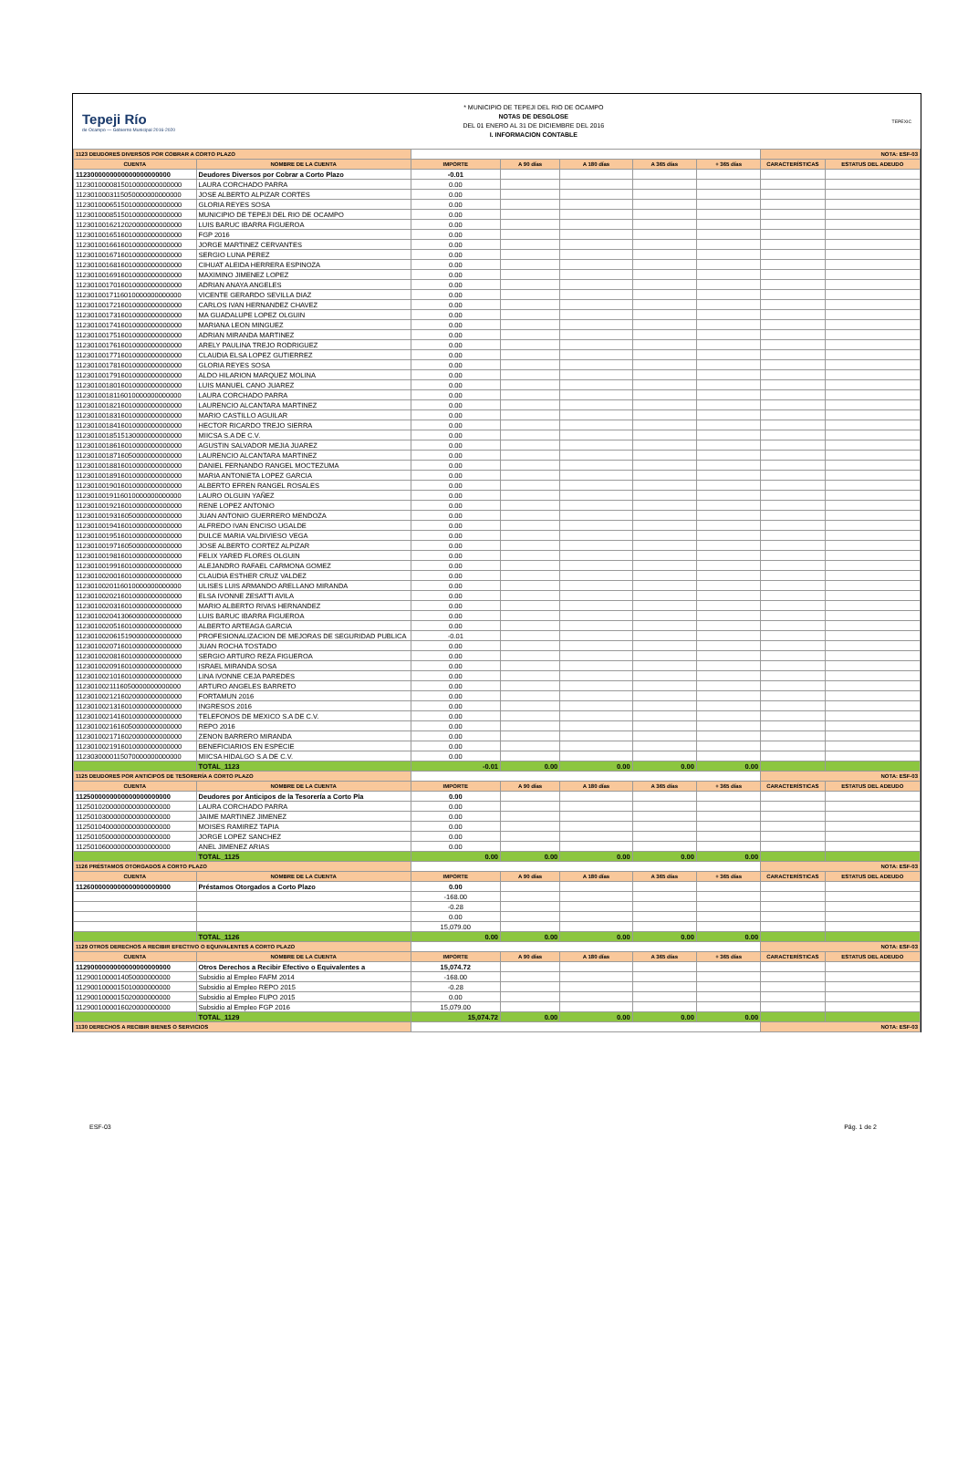Tepeji Río
de Ocampo — Gobierno Municipal 2016-2020
* MUNICIPIO DE TEPEJI DEL RIO DE OCAMPO
NOTAS DE DESGLOSE
DEL 01 ENERO AL 31 DE DICIEMBRE DEL 2016
I. INFORMACION CONTABLE
TEPEXIC
| 1123 DEUDORES DIVERSOS POR COBRAR A CORTO PLAZO | | | | | | | NOTA: ESF-03 | |
| CUENTA | NOMBRE DE LA CUENTA | IMPORTE | A 90 días | A 180 días | A 365 días | + 365 días | CARACTERÍSTICAS | ESTATUS DEL ADEUDO |
| 1123000000000000000000000 | Deudores Diversos por Cobrar a Corto Plazo | -0.01 | | | | | | |
| 1123010000815010000000000000 | LAURA CORCHADO PARRA | 0.00 | | | | | | |
| 1123010003115050000000000000 | JOSE ALBERTO ALPIZAR CORTES | 0.00 | | | | | | |
| 1123010006515010000000000000 | GLORIA REYES SOSA | 0.00 | | | | | | |
| 1123010008515010000000000000 | MUNICIPIO DE TEPEJI DEL RIO DE OCAMPO | 0.00 | | | | | | |
| 1123010016212020000000000000 | LUIS BARUC IBARRA FIGUEROA | 0.00 | | | | | | |
| 1123010016516010000000000000 | FGP 2016 | 0.00 | | | | | | |
| 1123010016616010000000000000 | JORGE MARTINEZ CERVANTES | 0.00 | | | | | | |
| 1123010016716010000000000000 | SERGIO LUNA PEREZ | 0.00 | | | | | | |
| 1123010016816010000000000000 | CIHUAT ALEIDA HERRERA ESPINOZA | 0.00 | | | | | | |
| 1123010016916010000000000000 | MAXIMINO JIMENEZ LOPEZ | 0.00 | | | | | | |
| 1123010017016010000000000000 | ADRIAN ANAYA ANGELES | 0.00 | | | | | | |
| 1123010017116010000000000000 | VICENTE GERARDO SEVILLA DIAZ | 0.00 | | | | | | |
| 1123010017216010000000000000 | CARLOS IVAN HERNANDEZ CHAVEZ | 0.00 | | | | | | |
| 1123010017316010000000000000 | MA GUADALUPE LOPEZ OLGUIN | 0.00 | | | | | | |
| 1123010017416010000000000000 | MARIANA LEON MINGUEZ | 0.00 | | | | | | |
| 1123010017516010000000000000 | ADRIAN MIRANDA MARTINEZ | 0.00 | | | | | | |
| 1123010017616010000000000000 | ARELY PAULINA TREJO RODRIGUEZ | 0.00 | | | | | | |
| 1123010017716010000000000000 | CLAUDIA ELSA LOPEZ GUTIERREZ | 0.00 | | | | | | |
| 1123010017816010000000000000 | GLORIA REYES SOSA | 0.00 | | | | | | |
| 1123010017916010000000000000 | ALDO HILARION MARQUEZ MOLINA | 0.00 | | | | | | |
| 1123010018016010000000000000 | LUIS MANUEL CANO JUAREZ | 0.00 | | | | | | |
| 1123010018116010000000000000 | LAURA CORCHADO PARRA | 0.00 | | | | | | |
| 1123010018216010000000000000 | LAURENCIO ALCANTARA MARTINEZ | 0.00 | | | | | | |
| 1123010018316010000000000000 | MARIO CASTILLO AGUILAR | 0.00 | | | | | | |
| 1123010018416010000000000000 | HECTOR RICARDO TREJO SIERRA | 0.00 | | | | | | |
| 1123010018515130000000000000 | MIICSA S.A DE C.V. | 0.00 | | | | | | |
| 1123010018616010000000000000 | AGUSTIN SALVADOR MEJIA JUAREZ | 0.00 | | | | | | |
| 1123010018716050000000000000 | LAURENCIO ALCANTARA MARTINEZ | 0.00 | | | | | | |
| 1123010018816010000000000000 | DANIEL FERNANDO RANGEL MOCTEZUMA | 0.00 | | | | | | |
| 1123010018916010000000000000 | MARIA ANTONIETA LOPEZ GARCIA | 0.00 | | | | | | |
| 1123010019016010000000000000 | ALBERTO EFREN RANGEL ROSALES | 0.00 | | | | | | |
| 1123010019116010000000000000 | LAURO OLGUIN YAÑEZ | 0.00 | | | | | | |
| 1123010019216010000000000000 | RENE LOPEZ ANTONIO | 0.00 | | | | | | |
| 1123010019316050000000000000 | JUAN ANTONIO GUERRERO MENDOZA | 0.00 | | | | | | |
| 1123010019416010000000000000 | ALFREDO IVAN ENCISO UGALDE | 0.00 | | | | | | |
| 1123010019516010000000000000 | DULCE MARIA VALDIVIESO VEGA | 0.00 | | | | | | |
| 1123010019716050000000000000 | JOSE ALBERTO CORTEZ ALPIZAR | 0.00 | | | | | | |
| 1123010019816010000000000000 | FELIX YARED FLORES OLGUIN | 0.00 | | | | | | |
| 1123010019916010000000000000 | ALEJANDRO RAFAEL CARMONA GOMEZ | 0.00 | | | | | | |
| 1123010020016010000000000000 | CLAUDIA ESTHER CRUZ VALDEZ | 0.00 | | | | | | |
| 1123010020116010000000000000 | ULISES LUIS ARMANDO ARELLANO MIRANDA | 0.00 | | | | | | |
| 1123010020216010000000000000 | ELSA IVONNE ZESATTI AVILA | 0.00 | | | | | | |
| 1123010020316010000000000000 | MARIO ALBERTO RIVAS HERNANDEZ | 0.00 | | | | | | |
| 1123010020413060000000000000 | LUIS BARUC IBARRA FIGUEROA | 0.00 | | | | | | |
| 1123010020516010000000000000 | ALBERTO ARTEAGA GARCIA | 0.00 | | | | | | |
| 1123010020615190000000000000 | PROFESIONALIZACION DE MEJORAS DE SEGURIDAD PUBLICA | -0.01 | | | | | | |
| 1123010020716010000000000000 | JUAN ROCHA TOSTADO | 0.00 | | | | | | |
| 1123010020816010000000000000 | SERGIO ARTURO REZA FIGUEROA | 0.00 | | | | | | |
| 1123010020916010000000000000 | ISRAEL MIRANDA SOSA | 0.00 | | | | | | |
| 1123010021016010000000000000 | LINA IVONNE CEJA PAREDES | 0.00 | | | | | | |
| 1123010021116050000000000000 | ARTURO ANGELES BARRETO | 0.00 | | | | | | |
| 1123010021216020000000000000 | FORTAMUN 2016 | 0.00 | | | | | | |
| 1123010021316010000000000000 | INGRESOS 2016 | 0.00 | | | | | | |
| 1123010021416010000000000000 | TELEFONOS DE MEXICO S.A DE C.V. | 0.00 | | | | | | |
| 1123010021616050000000000000 | REPO 2016 | 0.00 | | | | | | |
| 1123010021716020000000000000 | ZENON BARRERO MIRANDA | 0.00 | | | | | | |
| 1123010021916010000000000000 | BENEFICIARIOS EN ESPECIE | 0.00 | | | | | | |
| 1123030000115070000000000000 | MIICSA HIDALGO S.A DE C.V. | 0.00 | | | | | | |
| | TOTAL_1123 | -0.01 | 0.00 | 0.00 | 0.00 | 0.00 | | |
| 1125 DEUDORES POR ANTICIPOS DE TESORERÍA A CORTO PLAZO | | | | | | | NOTA: ESF-03 | |
| CUENTA | NOMBRE DE LA CUENTA | IMPORTE | A 90 días | A 180 días | A 365 días | + 365 días | CARACTERÍSTICAS | ESTATUS DEL ADEUDO |
| 1125000000000000000000000 | Deudores por Anticipos de la Tesorería a Corto Pla | 0.00 | | | | | | |
| 1125010200000000000000000 | LAURA CORCHADO PARRA | 0.00 | | | | | | |
| 1125010300000000000000000 | JAIME MARTINEZ JIMENEZ | 0.00 | | | | | | |
| 1125010400000000000000000 | MOISES RAMIREZ TAPIA | 0.00 | | | | | | |
| 1125010500000000000000000 | JORGE LOPEZ SANCHEZ | 0.00 | | | | | | |
| 1125010600000000000000000 | ANEL JIMENEZ ARIAS | 0.00 | | | | | | |
| | TOTAL_1125 | 0.00 | 0.00 | 0.00 | 0.00 | 0.00 | | |
| 1126 PRÉSTAMOS OTORGADOS A CORTO PLAZO | | | | | | | NOTA: ESF-03 | |
| CUENTA | NOMBRE DE LA CUENTA | IMPORTE | A 90 días | A 180 días | A 365 días | + 365 días | CARACTERÍSTICAS | ESTATUS DEL ADEUDO |
| 1126000000000000000000000 | Préstamos Otorgados a Corto Plazo | 0.00 | | | | | | |
| | | -168.00 | | | | | | |
| | | -0.28 | | | | | | |
| | | 0.00 | | | | | | |
| | | 15,079.00 | | | | | | |
| | TOTAL_1126 | 0.00 | 0.00 | 0.00 | 0.00 | 0.00 | | |
| 1129 OTROS DERECHOS A RECIBIR EFECTIVO O EQUIVALENTES A CORTO PLAZO | | | | | | | NOTA: ESF-03 | |
| CUENTA | NOMBRE DE LA CUENTA | IMPORTE | A 90 días | A 180 días | A 365 días | + 365 días | CARACTERÍSTICAS | ESTATUS DEL ADEUDO |
| 1129000000000000000000000 | Otros Derechos a Recibir Efectivo o Equivalentes a | 15,074.72 | | | | | | |
| 1129001000014050000000000 | Subsidio al Empleo FAFM 2014 | -168.00 | | | | | | |
| 1129001000015010000000000 | Subsidio al Empleo REPO 2015 | -0.28 | | | | | | |
| 1129001000015020000000000 | Subsidio al Empleo FUPO 2015 | 0.00 | | | | | | |
| 1129001000016020000000000 | Subsidio al Empleo FGP 2016 | 15,079.00 | | | | | | |
| | TOTAL_1129 | 15,074.72 | 0.00 | 0.00 | 0.00 | 0.00 | | |
| 1130 DERECHOS A RECIBIR BIENES O SERVICIOS | | | | | | | NOTA: ESF-03 | |
ESF-03 Pág. 1 de 2